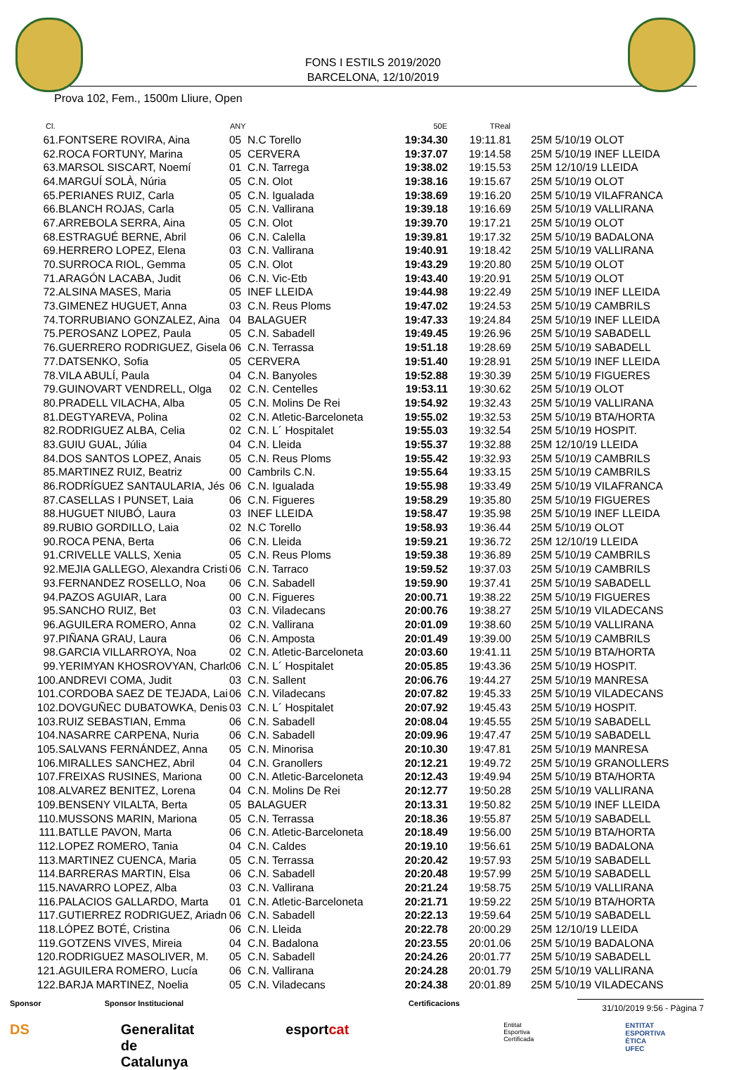FONS I ESTILS 2019/2020
BARCELONA, 12/10/2019
Prova 102, Fem., 1500m Lliure, Open
| Cl. | | ANY | | 50E | TReal | |
| --- | --- | --- | --- | --- | --- | --- |
| 61. | FONTSERE ROVIRA, Aina | 05 | N.C Torello | 19:34.30 | 19:11.81 | 25M 5/10/19 OLOT |
| 62. | ROCA FORTUNY, Marina | 05 | CERVERA | 19:37.07 | 19:14.58 | 25M 5/10/19 INEF LLEIDA |
| 63. | MARSOL SISCART, Noemí | 01 | C.N. Tarrega | 19:38.02 | 19:15.53 | 25M 12/10/19 LLEIDA |
| 64. | MARGUÍ SOLÀ, Núria | 05 | C.N. Olot | 19:38.16 | 19:15.67 | 25M 5/10/19 OLOT |
| 65. | PERIANES RUIZ, Carla | 05 | C.N. Igualada | 19:38.69 | 19:16.20 | 25M 5/10/19 VILAFRANCA |
| 66. | BLANCH ROJAS, Carla | 05 | C.N. Vallirana | 19:39.18 | 19:16.69 | 25M 5/10/19 VALLIRANA |
| 67. | ARREBOLA SERRA, Aina | 05 | C.N. Olot | 19:39.70 | 19:17.21 | 25M 5/10/19 OLOT |
| 68. | ESTRAGUÉ BERNE, Abril | 06 | C.N. Calella | 19:39.81 | 19:17.32 | 25M 5/10/19 BADALONA |
| 69. | HERRERO LOPEZ, Elena | 03 | C.N. Vallirana | 19:40.91 | 19:18.42 | 25M 5/10/19 VALLIRANA |
| 70. | SURROCA RIOL, Gemma | 05 | C.N. Olot | 19:43.29 | 19:20.80 | 25M 5/10/19 OLOT |
| 71. | ARAGÓN LACABA, Judit | 06 | C.N. Vic-Etb | 19:43.40 | 19:20.91 | 25M 5/10/19 OLOT |
| 72. | ALSINA MASES, Maria | 05 | INEF LLEIDA | 19:44.98 | 19:22.49 | 25M 5/10/19 INEF LLEIDA |
| 73. | GIMENEZ HUGUET, Anna | 03 | C.N. Reus Ploms | 19:47.02 | 19:24.53 | 25M 5/10/19 CAMBRILS |
| 74. | TORRUBIANO GONZALEZ, Aina | 04 | BALAGUER | 19:47.33 | 19:24.84 | 25M 5/10/19 INEF LLEIDA |
| 75. | PEROSANZ LOPEZ, Paula | 05 | C.N. Sabadell | 19:49.45 | 19:26.96 | 25M 5/10/19 SABADELL |
| 76. | GUERRERO RODRIGUEZ, Gisela | 06 | C.N. Terrassa | 19:51.18 | 19:28.69 | 25M 5/10/19 SABADELL |
| 77. | DATSENKO, Sofia | 05 | CERVERA | 19:51.40 | 19:28.91 | 25M 5/10/19 INEF LLEIDA |
| 78. | VILA ABULÍ, Paula | 04 | C.N. Banyoles | 19:52.88 | 19:30.39 | 25M 5/10/19 FIGUERES |
| 79. | GUINOVART VENDRELL, Olga | 02 | C.N. Centelles | 19:53.11 | 19:30.62 | 25M 5/10/19 OLOT |
| 80. | PRADELL VILACHA, Alba | 05 | C.N. Molins De Rei | 19:54.92 | 19:32.43 | 25M 5/10/19 VALLIRANA |
| 81. | DEGTYAREVA, Polina | 02 | C.N. Atletic-Barceloneta | 19:55.02 | 19:32.53 | 25M 5/10/19 BTA/HORTA |
| 82. | RODRIGUEZ ALBA, Celia | 02 | C.N. L´ Hospitalet | 19:55.03 | 19:32.54 | 25M 5/10/19 HOSPIT. |
| 83. | GUIU GUAL, Júlia | 04 | C.N. Lleida | 19:55.37 | 19:32.88 | 25M 12/10/19 LLEIDA |
| 84. | DOS SANTOS LOPEZ, Anais | 05 | C.N. Reus Ploms | 19:55.42 | 19:32.93 | 25M 5/10/19 CAMBRILS |
| 85. | MARTINEZ RUIZ, Beatriz | 00 | Cambrils C.N. | 19:55.64 | 19:33.15 | 25M 5/10/19 CAMBRILS |
| 86. | RODRÍGUEZ SANTAULARIA, Jés | 06 | C.N. Igualada | 19:55.98 | 19:33.49 | 25M 5/10/19 VILAFRANCA |
| 87. | CASELLAS I PUNSET, Laia | 06 | C.N. Figueres | 19:58.29 | 19:35.80 | 25M 5/10/19 FIGUERES |
| 88. | HUGUET NIUBÓ, Laura | 03 | INEF LLEIDA | 19:58.47 | 19:35.98 | 25M 5/10/19 INEF LLEIDA |
| 89. | RUBIO GORDILLO, Laia | 02 | N.C Torello | 19:58.93 | 19:36.44 | 25M 5/10/19 OLOT |
| 90. | ROCA PENA, Berta | 06 | C.N. Lleida | 19:59.21 | 19:36.72 | 25M 12/10/19 LLEIDA |
| 91. | CRIVELLE VALLS, Xenia | 05 | C.N. Reus Ploms | 19:59.38 | 19:36.89 | 25M 5/10/19 CAMBRILS |
| 92. | MEJIA GALLEGO, Alexandra Cristi | 06 | C.N. Tarraco | 19:59.52 | 19:37.03 | 25M 5/10/19 CAMBRILS |
| 93. | FERNANDEZ ROSELLO, Noa | 06 | C.N. Sabadell | 19:59.90 | 19:37.41 | 25M 5/10/19 SABADELL |
| 94. | PAZOS AGUIAR, Lara | 00 | C.N. Figueres | 20:00.71 | 19:38.22 | 25M 5/10/19 FIGUERES |
| 95. | SANCHO RUIZ, Bet | 03 | C.N. Viladecans | 20:00.76 | 19:38.27 | 25M 5/10/19 VILADECANS |
| 96. | AGUILERA ROMERO, Anna | 02 | C.N. Vallirana | 20:01.09 | 19:38.60 | 25M 5/10/19 VALLIRANA |
| 97. | PIÑANA GRAU, Laura | 06 | C.N. Amposta | 20:01.49 | 19:39.00 | 25M 5/10/19 CAMBRILS |
| 98. | GARCIA VILLARROYA, Noa | 02 | C.N. Atletic-Barceloneta | 20:03.60 | 19:41.11 | 25M 5/10/19 BTA/HORTA |
| 99. | YERIMYAN KHOSROVYAN, Charlo | 06 | C.N. L´ Hospitalet | 20:05.85 | 19:43.36 | 25M 5/10/19 HOSPIT. |
| 100. | ANDREVI COMA, Judit | 03 | C.N. Sallent | 20:06.76 | 19:44.27 | 25M 5/10/19 MANRESA |
| 101. | CORDOBA SAEZ DE TEJADA, Lai | 06 | C.N. Viladecans | 20:07.82 | 19:45.33 | 25M 5/10/19 VILADECANS |
| 102. | DOVGUÑEC DUBATOWKA, Denis | 03 | C.N. L´ Hospitalet | 20:07.92 | 19:45.43 | 25M 5/10/19 HOSPIT. |
| 103. | RUIZ SEBASTIAN, Emma | 06 | C.N. Sabadell | 20:08.04 | 19:45.55 | 25M 5/10/19 SABADELL |
| 104. | NASARRE CARPENA, Nuria | 06 | C.N. Sabadell | 20:09.96 | 19:47.47 | 25M 5/10/19 SABADELL |
| 105. | SALVANS FERNÁNDEZ, Anna | 05 | C.N. Minorisa | 20:10.30 | 19:47.81 | 25M 5/10/19 MANRESA |
| 106. | MIRALLES SANCHEZ, Abril | 04 | C.N. Granollers | 20:12.21 | 19:49.72 | 25M 5/10/19 GRANOLLERS |
| 107. | FREIXAS RUSINES, Mariona | 00 | C.N. Atletic-Barceloneta | 20:12.43 | 19:49.94 | 25M 5/10/19 BTA/HORTA |
| 108. | ALVAREZ BENITEZ, Lorena | 04 | C.N. Molins De Rei | 20:12.77 | 19:50.28 | 25M 5/10/19 VALLIRANA |
| 109. | BENSENY VILALTA, Berta | 05 | BALAGUER | 20:13.31 | 19:50.82 | 25M 5/10/19 INEF LLEIDA |
| 110. | MUSSONS MARIN, Mariona | 05 | C.N. Terrassa | 20:18.36 | 19:55.87 | 25M 5/10/19 SABADELL |
| 111. | BATLLE PAVON, Marta | 06 | C.N. Atletic-Barceloneta | 20:18.49 | 19:56.00 | 25M 5/10/19 BTA/HORTA |
| 112. | LOPEZ ROMERO, Tania | 04 | C.N. Caldes | 20:19.10 | 19:56.61 | 25M 5/10/19 BADALONA |
| 113. | MARTINEZ CUENCA, Maria | 05 | C.N. Terrassa | 20:20.42 | 19:57.93 | 25M 5/10/19 SABADELL |
| 114. | BARRERAS MARTIN, Elsa | 06 | C.N. Sabadell | 20:20.48 | 19:57.99 | 25M 5/10/19 SABADELL |
| 115. | NAVARRO LOPEZ, Alba | 03 | C.N. Vallirana | 20:21.24 | 19:58.75 | 25M 5/10/19 VALLIRANA |
| 116. | PALACIOS GALLARDO, Marta | 01 | C.N. Atletic-Barceloneta | 20:21.71 | 19:59.22 | 25M 5/10/19 BTA/HORTA |
| 117. | GUTIERREZ RODRIGUEZ, Ariadn | 06 | C.N. Sabadell | 20:22.13 | 19:59.64 | 25M 5/10/19 SABADELL |
| 118. | LÓPEZ BOTÉ, Cristina | 06 | C.N. Lleida | 20:22.78 | 20:00.29 | 25M 12/10/19 LLEIDA |
| 119. | GOTZENS VIVES, Mireia | 04 | C.N. Badalona | 20:23.55 | 20:01.06 | 25M 5/10/19 BADALONA |
| 120. | RODRIGUEZ MASOLIVER, M. | 05 | C.N. Sabadell | 20:24.26 | 20:01.77 | 25M 5/10/19 SABADELL |
| 121. | AGUILERA ROMERO, Lucía | 06 | C.N. Vallirana | 20:24.28 | 20:01.79 | 25M 5/10/19 VALLIRANA |
| 122. | BARJA MARTINEZ, Noelia | 05 | C.N. Viladecans | 20:24.38 | 20:01.89 | 25M 5/10/19 VILADECANS |
Sponsor Sponsor Institucional Certificacions
31/10/2019 9:56 - Pàgina 7
DS Generalitat de Catalunya esportcat Entitat Esportiva Certificada ENTITAT ESPORTIVA ÈTICA UFEC